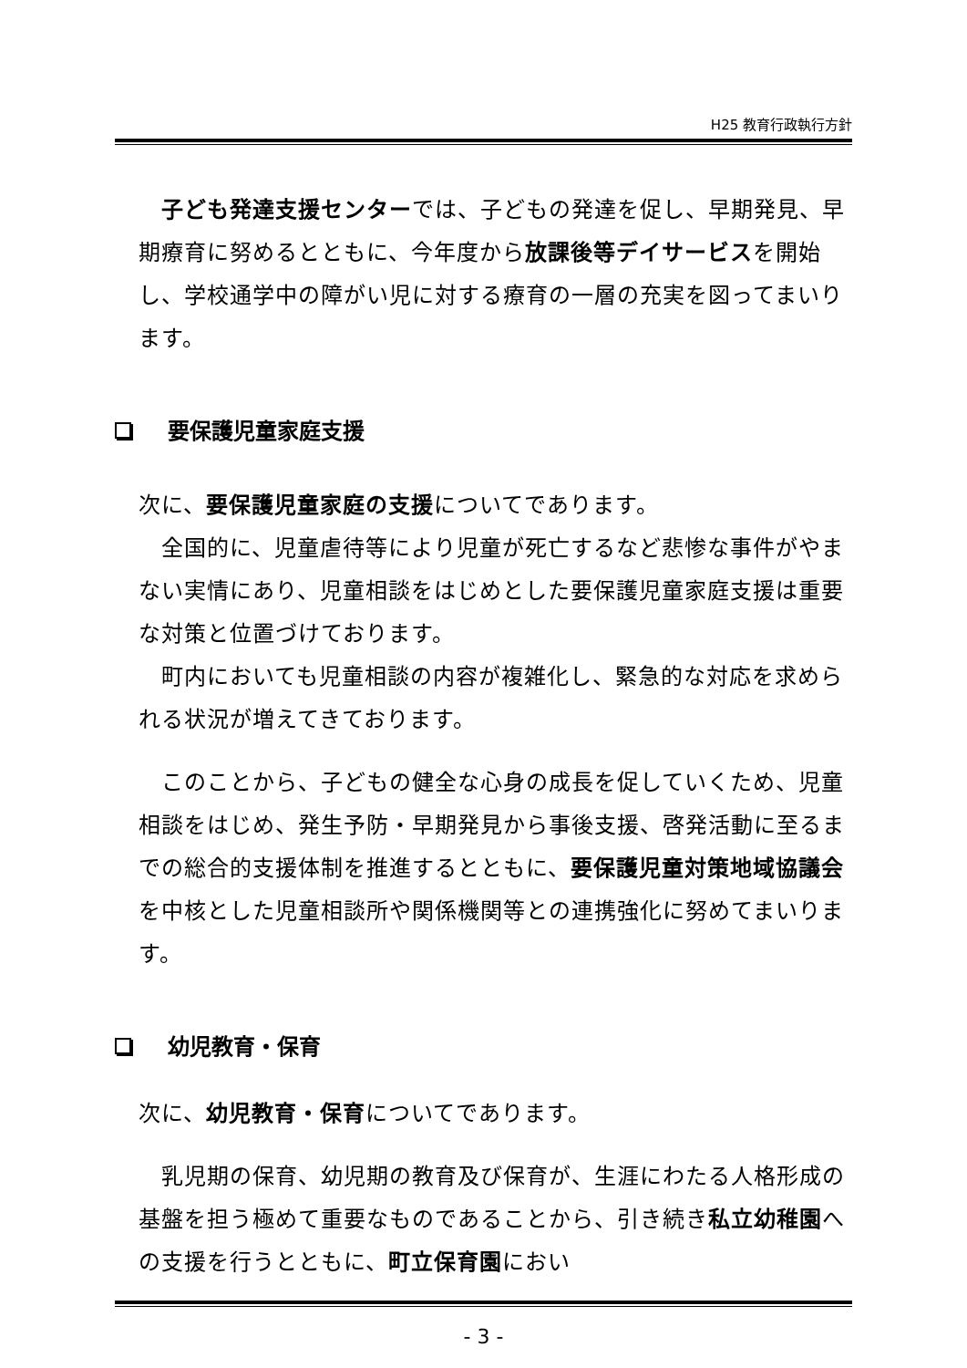H25 教育行政執行方針
　子ども発達支援センターでは、子どもの発達を促し、早期発見、早期療育に努めるとともに、今年度から放課後等デイサービスを開始し、学校通学中の障がい児に対する療育の一層の充実を図ってまいります。
要保護児童家庭支援
次に、要保護児童家庭の支援についてであります。
　全国的に、児童虐待等により児童が死亡するなど悲惨な事件がやまない実情にあり、児童相談をはじめとした要保護児童家庭支援は重要な対策と位置づけております。
　町内においても児童相談の内容が複雑化し、緊急的な対応を求められる状況が増えてきております。
　このことから、子どもの健全な心身の成長を促していくため、児童相談をはじめ、発生予防・早期発見から事後支援、啓発活動に至るまでの総合的支援体制を推進するとともに、要保護児童対策地域協議会を中核とした児童相談所や関係機関等との連携強化に努めてまいります。
幼児教育・保育
次に、幼児教育・保育についてであります。
　乳児期の保育、幼児期の教育及び保育が、生涯にわたる人格形成の基盤を担う極めて重要なものであることから、引き続き私立幼稚園への支援を行うとともに、町立保育園におい
- 3 -